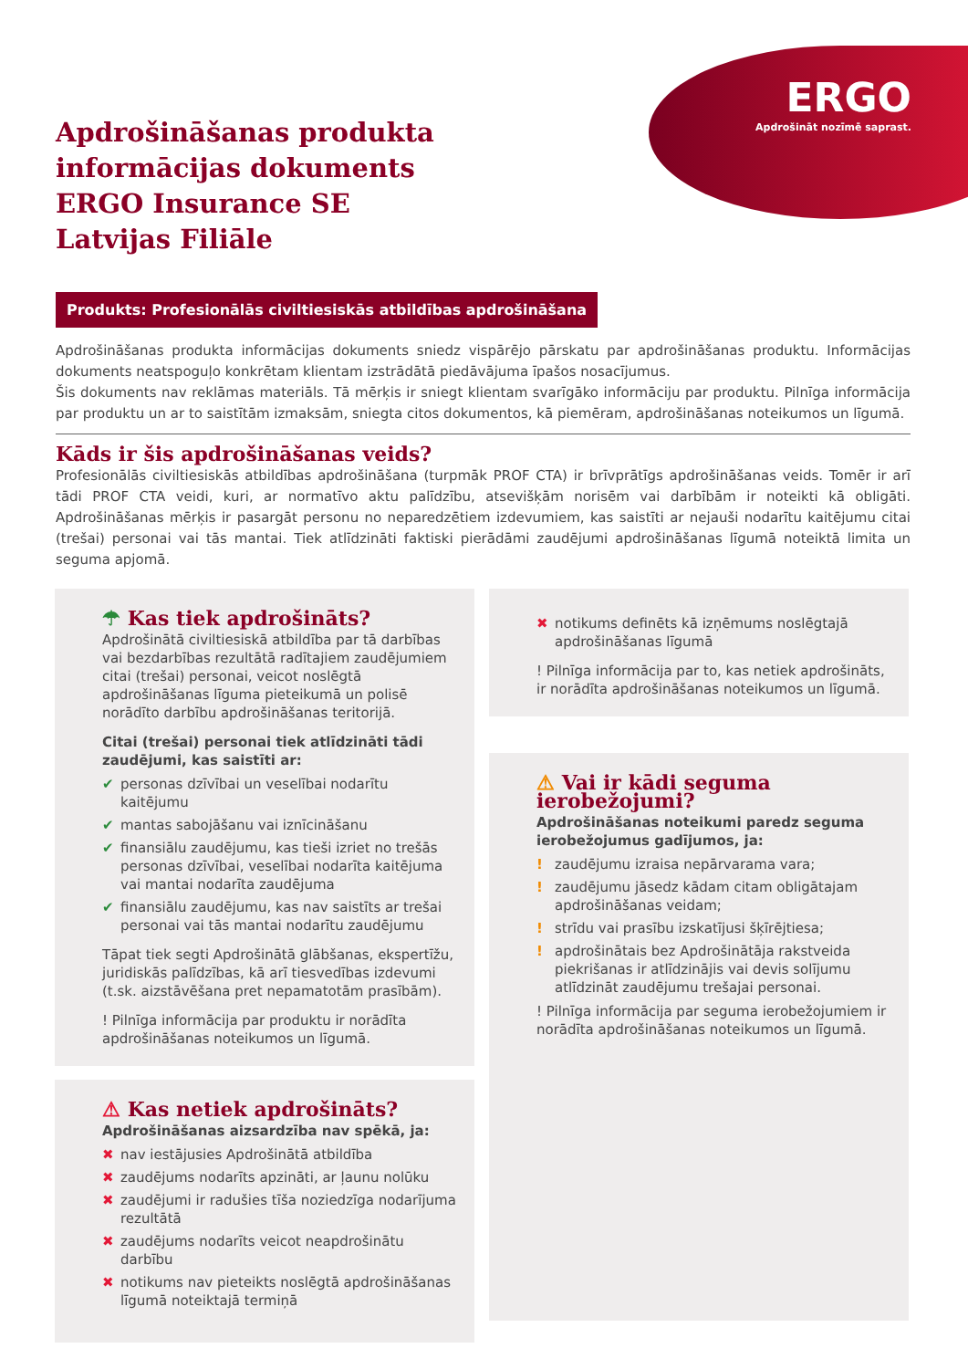ERGO
Apdrošināt nozīmē saprast.
Apdrošināšanas produkta
informācijas dokuments
ERGO Insurance SE
Latvijas Filiāle
Produkts: Profesionālās civiltiesiskās atbildības apdrošināšana
Apdrošināšanas produkta informācijas dokuments sniedz vispārējo pārskatu par apdrošināšanas produktu. Informācijas dokuments neatspoguļo konkrētam klientam izstrādātā piedāvājuma īpašos nosacījumus.
Šis dokuments nav reklāmas materiāls. Tā mērķis ir sniegt klientam svarīgāko informāciju par produktu. Pilnīga informācija par produktu un ar to saistītām izmaksām, sniegta citos dokumentos, kā piemēram, apdrošināšanas noteikumos un līgumā.
Kāds ir šis apdrošināšanas veids?
Profesionālās civiltiesiskās atbildības apdrošināšana (turpmāk PROF CTA) ir brīvprātīgs apdrošināšanas veids. Tomēr ir arī tādi PROF CTA veidi, kuri, ar normatīvo aktu palīdzību, atsevišķām norisēm vai darbībām ir noteikti kā obligāti. Apdrošināšanas mērķis ir pasargāt personu no neparedzētiem izdevumiem, kas saistīti ar nejauši nodarītu kaitējumu citai (trešai) personai vai tās mantai. Tiek atlīdzināti faktiski pierādāmi zaudējumi apdrošināšanas līgumā noteiktā limita un seguma apjomā.
☂ Kas tiek apdrošināts?
Apdrošinātā civiltiesiskā atbildība par tā darbības vai bezdarbības rezultātā radītajiem zaudējumiem citai (trešai) personai, veicot noslēgtā apdrošināšanas līguma pieteikumā un polisē norādīto darbību apdrošināšanas teritorijā.
Citai (trešai) personai tiek atlīdzināti tādi zaudējumi, kas saistīti ar:
✔ personas dzīvībai un veselībai nodarītu kaitējumu
✔ mantas sabojāšanu vai iznīcināšanu
✔ finansiālu zaudējumu, kas tieši izriet no trešās personas dzīvībai, veselībai nodarīta kaitējuma vai mantai nodarīta zaudējuma
✔ finansiālu zaudējumu, kas nav saistīts ar trešai personai vai tās mantai nodarītu zaudējumu
Tāpat tiek segti Apdrošinātā glābšanas, ekspertīžu, juridiskās palīdzības, kā arī tiesvedības izdevumi (t.sk. aizstāvēšana pret nepamatotām prasībām).
! Pilnīga informācija par produktu ir norādīta apdrošināšanas noteikumos un līgumā.
⚠ Kas netiek apdrošināts?
Apdrošināšanas aizsardzība nav spēkā, ja:
✖ nav iestājusies Apdrošinātā atbildība
✖ zaudējums nodarīts apzināti, ar ļaunu nolūku
✖ zaudējumi ir radušies tīša noziedzīga nodarījuma rezultātā
✖ zaudējums nodarīts veicot neapdrošinātu darbību
✖ notikums nav pieteikts noslēgtā apdrošināšanas līgumā noteiktajā termiņā
✖ notikums definēts kā izņēmums noslēgtajā apdrošināšanas līgumā
! Pilnīga informācija par to, kas netiek apdrošināts, ir norādīta apdrošināšanas noteikumos un līgumā.
⚠ Vai ir kādi seguma ierobežojumi?
Apdrošināšanas noteikumi paredz seguma ierobežojumus gadījumos, ja:
! zaudējumu izraisa nepārvarama vara;
! zaudējumu jāsedz kādam citam obligātajam apdrošināšanas veidam;
! strīdu vai prasību izskatījusi šķīrējtiesa;
! apdrošinātais bez Apdrošinātāja rakstveida piekrišanas ir atlīdzinājis vai devis solījumu atlīdzināt zaudējumu trešajai personai.
! Pilnīga informācija par seguma ierobežojumiem ir norādīta apdrošināšanas noteikumos un līgumā.